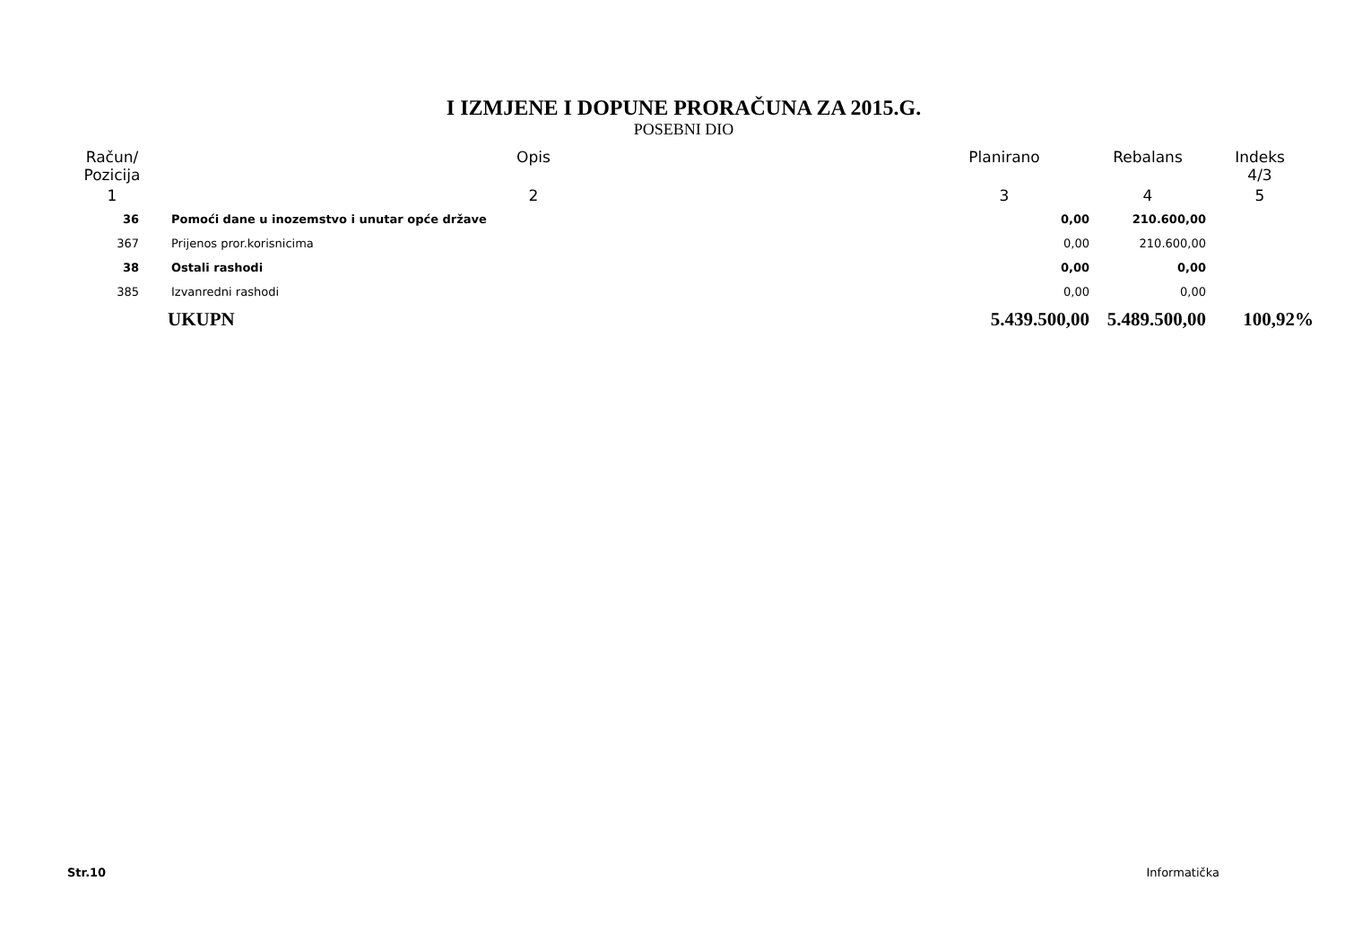I IZMJENE I DOPUNE PRORAČUNA ZA 2015.G.
POSEBNI DIO
| Račun/ Pozicija | Opis | Planirano | Rebalans | Indeks 4/3 |
| --- | --- | --- | --- | --- |
| 1 | 2 | 3 | 4 | 5 |
| 36 | Pomoći dane u inozemstvo i unutar opće države | 0,00 | 210.600,00 | |
| 367 | Prijenos pror.korisnicima | 0,00 | 210.600,00 | |
| 38 | Ostali rashodi | 0,00 | 0,00 | |
| 385 | Izvanredni rashodi | 0,00 | 0,00 | |
| | UKUPN | 5.439.500,00 | 5.489.500,00 | 100,92% |
Str.10 Informatička